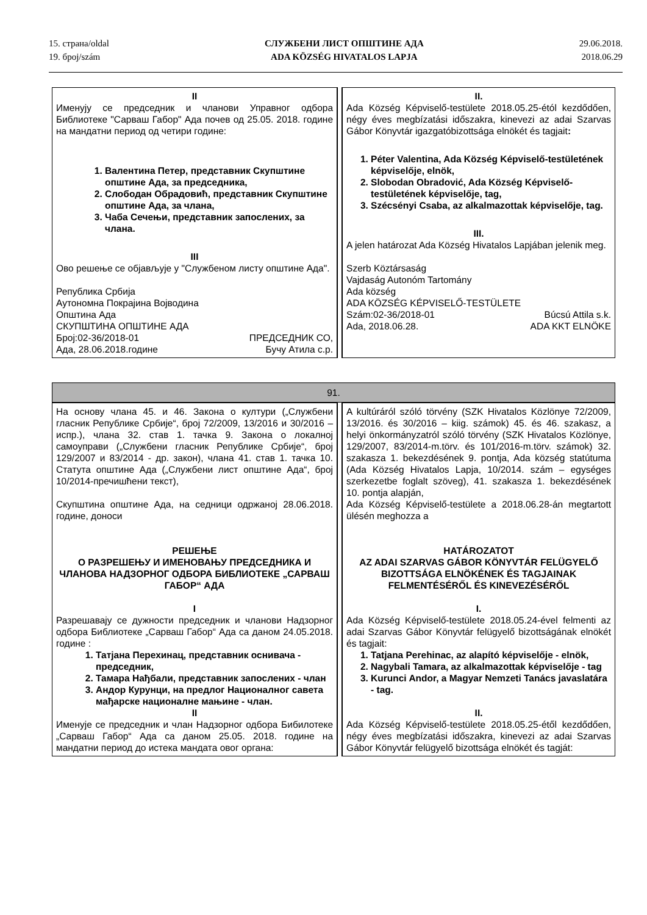15. страна/oldal
19. број/szám
СЛУЖБЕНИ ЛИСТ ОПШТИНЕ АДА
ADA KÖZSÉG HIVATALOS LAPJA
29.06.2018.
2018.06.29
| II Именују се председник и чланови Управног одбора Библиотеке "Сарваш Габор" Ада почев од 25.05. 2018. године на мандатни период од четири године: 1. Валентина Петер, представник Скупштине општине Ада, за председника, 2. Слободан Обрадовић, представник Скупштине општине Ада, за члана, 3. Чаба Сечењи, представник запослених, за члана. III Ово решење се објављује у "Службеном листу општине Ада". Република Србија Аутономна Покрајина Војводина Општина Ада СКУПШТИНА ОПШТИНЕ АДА Број:02-36/2018-01 ПРЕДСЕДНИК СО, Ада, 28.06.2018.године Бучу Атила с.р. | | II. Ada Község Képviselő-testülete 2018.05.25-étól kezdődően, négy éves megbízatási időszakra, kinevezi az adai Szarvas Gábor Könyvtár igazgatóbizottsága elnökét és tagjait : 1. Péter Valentina, Ada Község Képviselő-testületének képviselője, elnök, 2. Slobodan Obradović, Ada Község Képviselő-testületének képviselője, tag, 3. Szécsényi Csaba, az alkalmazottak képviselője, tag. III. A jelen határozat Ada Község Hivatalos Lapjában jelenik meg. Szerb Köztársaság Vajdaság Autonóm Tartomány Ada község ADA KÖZSÉG KÉPVISELŐ-TESTÜLETE Szám:02-36/2018-01 Búcsú Attila s.k. Ada, 2018.06.28. ADA KKT ELNÖKE |
| 91. | | |
| На основу члана 45. и 46. Закона о култури („Службени гласник Републике Србије“, број 72/2009, 13/2016 и 30/2016 – испр.), члана 32. став 1. тачка 9. Закона о локалној самоуправи („Службени гласник Републике Србије“, број 129/2007 и 83/2014 - др. закон), члана 41. став 1. тачка 10. Статута општине Ада („Службени лист општине Ада“, број 10/2014-пречишћени текст), Скупштина општине Ада, на седници одржаној 28.06.2018. године, доноси РЕШЕЊЕ О РАЗРЕШЕЊУ И ИМЕНОВАЊУ ПРЕДСЕДНИКА И ЧЛАНОВА НАДЗОРНОГ ОДБОРА БИБЛИОТЕКЕ „САРВАШ ГАБОР“ АДА I Разрешавају се дужности председник и чланови Надзорног одбора Библиотеке „Сарваш Габор“ Ада са даном 24.05.2018. године : 1. Татјана Перехинац, представник оснивача - председник, 2. Тамара Нађбали, представник запослених - члан 3. Андор Курунци, на предлог Националног савета мађарске националне мањине - члан. II Именује се председник и члан Надзорног одбора Бибилотеке „Сарваш Габор“ Ада са даном 25.05. 2018. године на мандатни период до истека мандата овог органа: | | A kultúráról szóló törvény (SZK Hivatalos Közlönye 72/2009, 13/2016. és 30/2016 – kiig. számok) 45. és 46. szakasz, a helyi önkormányzatról szóló törvény (SZK Hivatalos Közlönye, 129/2007, 83/2014-m.törv. és 101/2016-m.törv. számok) 32. szakasza 1. bekezdésének 9. pontja, Ada község statútuma (Ada Község Hivatalos Lapja, 10/2014. szám – egységes szerkezetbe foglalt szöveg), 41. szakasza 1. bekezdésének 10. pontja alapján, Ada Község Képviselő-testülete a 2018.06.28-án megtartott ülésén meghozza a HATÁROZATOT AZ ADAI SZARVAS GÁBOR KÖNYVTÁR FELÜGYELŐ BIZOTTSÁGA ELNÖKÉNEK ÉS TAGJAINAK FELMENTÉSÉRŐL ÉS KINEVEZÉSÉRŐL I. Ada Község Képviselő-testülete 2018.05.24-ével felmenti az adai Szarvas Gábor Könyvtár felügyelő bizottságának elnökét és tagjait: 1. Tatjana Perehinac, az alapító képviselője - elnök, 2. Nagybali Tamara, az alkalmazottak képviselője - tag 3. Kurunci Andor, a Magyar Nemzeti Tanács javaslatára - tag. II. Ada Község Képviselő-testülete 2018.05.25-étől kezdődően, négy éves megbízatási időszakra, kinevezi az adai Szarvas Gábor Könyvtár felügyelő bizottsága elnökét és tagját: |